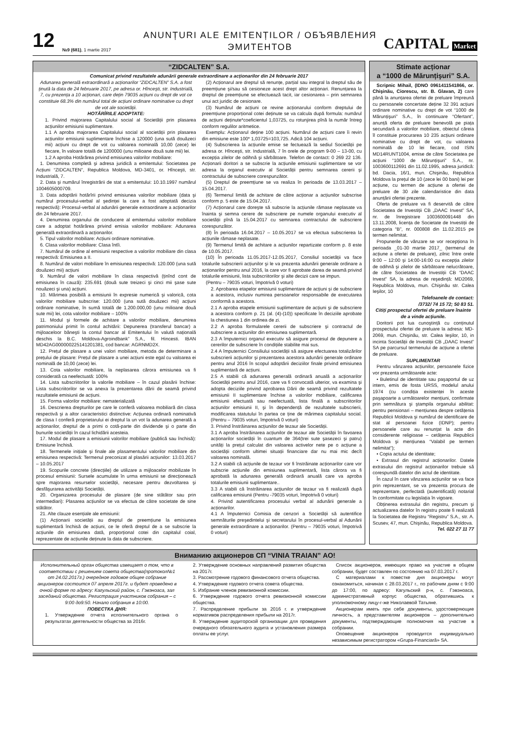12
№9 (681), 1 martie 2017
ANUNȚURI ALE EMITENȚILOR / ОБЪЯВЛЕНИЯ ЭМИТЕНТОВ
CAPITAL Market
“ZIDCALTEN” S.A.
Comunicat privind rezultatele adunării generale extraordinare a acționarilor din 24 februarie 2017
Adunarea generală extraordinară a acționarilor “ZIDCALTEN” S.A. a fost ținută la data de 24 februarie 2017, pe adresa or. Hînceşti, str. Industrială, 7, cu prezența a 10 acționari, care dețin 79035 acțiuni cu drept de vot ce constituie 68.3% din numărul total de acțiuni ordinare nominative cu drept de vot ale societății.
HOTĂRÎRILE ADOPTATE:
1. Privind majorarea Capitalului social al Societății prin plasarea acțiunilor emisiunii suplimentare.
1.1 A aproba majorarea Capitalului social al societății prin plasarea acțiunilor emisiunii suplimentare închise a 120000 (una sută douăzeci mii) acțiuni cu drept de vot cu valoarea nominală 10,00 (zece) lei fiecare, în valoare totală de 1200000 (unu milioane două sute mii) lei.
1.2 A aproba Hotărârea privind emisiunea valorilor mobiliare:
1. Denumirea completă şi adresa juridică a emitentului: Societatea pe Acțiuni “ZIDCALTEN”, Republica Moldova, MD-3401, or. Hînceşti, str. Industrială, 7.
2. Data şi numărul înregistrării de stat a emitentului: 10.10.1997 numărul 1004605000709.
3. Data adoptării hotărîrii privind emisiunea valorilor mobiliare (data şi numărul procesului-verbal al şedinței la care a fost adoptată decizia respectivă): Procesul-verbal al adunării generale extraordinare a acționarilor din 24 februarie 2017.
4. Denumirea organului de conducere al emitentului valorilor mobiliare care a adoptat hotărârea privind emisia valorilor mobiliare: Adunarea generală extraordinară a acționarilor.
5. Tipul valorilor mobiliare: Acțiuni ordinare nominative.
6. Clasa valorilor mobiliare: Clasa întîi.
7. Numărul de ordine al emisiunii respective a valorilor mobiliare din clasa respectivă: Emisiunea a II.
8. Numărul de valori mobiliare în emisiunea respectivă: 120.000 (una sută douăzeci mii) acțiuni
9. Numărul de valori mobiliare în clasa respectivă (ținînd cont de emisiunea în cauză): 235.691 (două sute treizeci şi cinci mii şase sute nouăzeci şi una) acțiuni.
10. Mărimea posibilă a emisiunii în expresie numerică şi valorică, cota valorilor mobiliare subscrise: 120.000 (una sută douăzeci mii) acțiuni ordinare nominative, în sumă totală de 1.200.000,00 (unu milioane două sute mii) lei, cota valorilor mobiliare – 100%
11. Modul şi formele de achitare a valorilor mobiliare, denumirea patrimoniului primit în contul achitării: Depunerea (transferul bancar) a mijloaceloor băneşti la contul bancar al Emitentului în valută națională deschis la B.C. Moldova-Agroindbank” S.A., fil. Hincesti. IBAN MD42AG000000225141201381, cod bancar: AGRNMD2X.
12. Prețul de plasare a unei valori mobiliare, metoda de determinare a prețului de plasare: Prețul de plasare a unei acțiuni este egal cu valoarea ei nominală de 10,00 (zece) lei.
13. Cota valorilor mobiliare, la neplasarea cărora emisiunea va fi considerată ca neefectuată: 100%
14. Lista subscriitorilor la valorile mobiliare – în cazul plasării închise: Lista subscriitorilor se va anexa la prezentarea dării de seamă privind rezultatele emisiunii de acțiuni.
15. Forma valorilor mobiliare: nematerializată
16. Descrierea drepturilor pe care le conferă valoarea mobiliară din clasa respectivă şi a altor caracteristici distinctive: Acțiunea ordinară nominativă de clasa I conferă proprietarului ei dreptul la un vot la adunarea generală a acționarilor, dreptul de a primi o cotă-parte din dividende şi o parte din bunurile societății în cazul lichidării acesteia.
17. Modul de plasare a emisiunii valorilor mobiliare (publică sau închisă): Emisiune închisă.
18. Termenele inițiale şi finale ale plasamentului valorilor mobiliare din emisiunea respectivă: Termenul preconizat al plasării acțiunilor: 13.03.2017 – 10.05.2017
19. Scopurile concrete (direcțiile) de utilizare a mijloacelor mobilizate în procesul emisiunii: Sursele acumulate în urma emisiunii se direcționează spre majorarea resurselor societății, necesare pentru dezvoltarea şi desfăşurarea activității Societății.
20. Organizarea procesului de plasare (de sine stătător sau prin intermediari): Plasarea acțiunilor se va efectua de către societate de sine stătător.
21. Alte clauze esențiale ale emisiunii:
(1) Acționarii societății au dreptul de preemțiune la emisiunea suplimentară închisă de acțiuni, ce le oferă dreptul de a se subscrie la acțiunile din emisiunea dată, proporțional cotei din capitalul coial, reprezentate de acțiunile deținute la data de subscriere.
(2) Acționarul are dreptul să renunțe, parțial sau integral la dreptul său de preemțiune şi/sau să cesioneze acest drept altor acționari. Renunțarea la dreptul de preemțiune se efectuează tacit, iar cesionarea – prin semnarea unui act juridic de cesionare.
(3) Numărul de acțiuni ce revine acționarului conform dreptului de preemțiune proporțional cotei deținute se va calcula după formula: numărul de acțiuni deținute*coeficientul 1,03725, cu rotunjirea pînă la număr întreg conform regulilor aritmetice.
Exemplu: Acționarul deține 100 acțiuni. Numărul de acțiuni care îi revin din emisiune este 100* 1,03725=103,725. Adică 104 acțiuni.
(4) Subscrierea la acțiunile emise se fectuează la sediul Societății pe adresa or. Hînceşti, str. Industrială, 7 în orele de program 9-00 – 13-00, cu excepția zilelor de odihnă şi sărbătoare. Telefon de contact: 0 269 22 136. Acționarii doritori a se subscrie la acțiunile emisiunii suplimentare se vor adresa la organul executiv al Societății pentru semnarea cererii şi contractului de subscriere corespunzător.
(5) Dreptul de preemțiune se va realiza în perioada de 13.03.2017 – 15.04.2017.
(6) Termenul limită de achitare de către acționar a acțiunilor subscrise conform p. 5 este de 15.04.2017.
(7) Acționarul care doreşte să subscrie la acțiunile rămase neplasate va înainta şi semna cerere de subscriere pe numele organului executiv al societății pînă la 15.04.2017 cu semnarea contractului de subscriere corespunzător.
(8) În perioada 16.04.2017 – 10.05.2017 se va efectua subscrierea la acțiunile rămase neplasate.
(9) Termenul limită de achitare a acțiunilor repartizate conform p. 8 este de 10.05.2017.
(10) În perioada 11.05.2017-12.05.2017, Consiliul societății va face totalurile subscrierii acțiunilor şi le va prezenta adunării generale ordinare a acționarilor pentru anul 2016, la care vor fi aprobate darea de seamă privind totalurile emisiunii, lista subscriitorilor şi alte decizii care se impun.
(Pentru – 79035 voturi, împotrivă 0 voturi)
2. Aprobarea etapelor emisiunii suplimentare de acțiuni şi de subscriere a acestora, inclusiv numirea persoanelor responsabile de executarea conformă a acestora.
2.1 A aproba etapele emisiunii suplimentare de acțiuni şi de subscriere a acestora conform p. 21 (al. (4)-(10)) specificate în deciziile aprobate la chestiunea 1 din ordinea de zi.
2.2 A aproba formularele cererii de subscriere şi contractul de subscriere a acțiunilor din emisiunea suplimentară.
2.3 A împuternici organul executiv să asigure procesul de depunere a cererilor de subscriere în condițiile stabilite mai sus.
2.4 A împuternici Consiliului societății să asigure efectuarea totalizărilor subscrierii acțiunilor şi prezentarea acestora adunării generale ordinare pentru anul 2016 în scopul adoptării deciziilor finale privind emisiunea suplimentară de acțiuni.
2.5 A stabili că adunarea generală ordinară anuală a acționarilor Societății pentru anul 2016, care va fi convocată ulterior, va examina şi adopta deciziile privind aprobarea Dării de seamă privind rezultatele emisiunii II suplimentare închise a valorilor mobiliare, calificarea emisiunii efectuată sau neefectuată, lista finală a subscriitorilor acțiunilor emisiunii II, şi în dependență de rezultatele subscrierii, modificarea statutului în partea ce ține de mărimea capitalului social. (Pentru – 79035 voturi, împotrivă 0 voturi)
3. Privind înstrăinarea acțiunilor de tezaur ale Societății.
3.1 A aproba înstrăinarea acțiunilor de tezaur ale Societății în favoarea acționarilor societății în cuantum de 364(trei sute şasezeci şi patru) unități la prețul calculat din valoarea activelor nete pe o acțiune a societății conform ultimei situații financiare dar nu mai mic decît valoarea nominală.
3.2 A stabili că acțiunile de tezaur vor fi înstrăinate acționarilor care vor subscrie acțiunile din emisiunea suplimentară, lista cărora va fi aprobată la adunarea generală ordinară anuală care va aproba totalurile emisiunii suplimentare..
3.3 A stabili că înstrăinarea acțiunilor de tezaur va fi realizată după calificarea emisiunii (Pentru -79035 voturi, împotrivă 0 voturi)
4. Privind autentificarea procesului verbal al adunării generale a acționarilor.
4.1 A împuternici Comisia de cenzori a Societății să autentifice semnăturile preşedintelui şi secretarului în procesul-verbal al Adunării generale extraordinare a acționarilor. (Pentru – 79035 voturi, împotrivă 0 voturi)
Stimate acționar
a “1000 de Mărunțişuri” S.A.
Scripnic Mihail, (IDNO 0961411541866, or. Chişinău, Ciorescu, str. B. Glavan, 2) care până la anunțarea ofertei de preluare împreună cu persoanele concertate deține 32 391 acțiuni ordinare nominative cu drept de vot “1000 de Mărunțişuri” S.A., în continuare “Ofertant”, anunță oferta de preluare benevolă pe piața secundară a valorilor mobiliare, obiectul căreia îl constituie procurarea 10 235 acțiuni ordinare nominative cu drept de vot, cu valoarea nominală de 10 lei fiecare, cod ISIN MD14RUNT1004, emise de către Societatea pe acțiuni “1000 de Mărunțişuri” S.A., nr. 1003600112691 din 11.02.1995, adresa juridică: bd. Dacia, 16/1, mun. Chişinău, Republica Moldova la prețul de 10 (zece lei 00 bani) lei per acțiune, cu termen de acțiune a ofertei de preluare de 30 zile calendaristice din data anunțării ofertei prezente.
Oferta de preluare va fi deservită de către Societatea de Investiții CB „DAAC Invest” SA, nr. de înregistrare 1003600091448 din 13.11.2008, licența de Societate de Investiții de categoria “B”, nr. 000808 din 11.02.2015 pe termen nelimitat.
Propunerile de vânzare se vor recepționa în perioada _01-30 martie 2017_ (termenul de acțiune a ofertei de preluare), zilnic între orele 9:00 – 12:00 şi 14:00-16:00 cu excepția zilelor de odihnă şi zilelor de sărbătoare nelucrătoare, de către Societatea de Investiții CB “DAAC Invest” SA, la adresa de reşedință: MD2069, Republica Moldova, mun. Chişinău str. Calea Ieşilor, 10
Telefoanele de contact:
/3732/ 74 15 72; 50 83 51.
Citiți prospectul ofertei de preluare înainte de a vinde acțiunile.
Doritorii pot lua cunoştință cu conținutul prospectului ofertei de preluare la adresa: MD-2069, mun. Chişinău, str. Calea Ieşilor, 10, in incinta Societății de Investiții CB „DAAC Invest” SA pe parcursul termenului de acțiune a ofertei de preluare.
SUPLIMENTAR
Pentru vânzarea acțiunilor, persoanele fizice vor prezenta următoarele acte:
• Buletinul de identitate sau paşaportul de uz intern, emis de fosta URSS, modelul anului 1974 (cu condiția existenței în aceste paşapoarte a următoarelor mențiuni, confirmate prin semnătura şi ştampila organului abilitat: pentru pensionari – mențiunea despre cetățenia Republicii Moldova şi numărul de identificare de stat al persoanei fizice (IDNP); pentru persoanele care au renunțat la acte din considerente religioase – cetățenia Republicii Moldova şi mențiunea “Valabil pe termen nelimitat”);
• Copia actului de identitate;
• Extrasul din registrul acționarilor. Datele extrasului din registrul acționarilor trebuie să corespundă datelor din actul de identitate.
În cazul în care vânzarea acțiunilor se va face prin reprezentant, se va prezenta procura de reprezentare, perfectată (autentificată) notarial în conformitate cu legislația în vigoare.
Obținerea extrasului din registru, precum şi actualizarea datelor în registru poate fi realizată la Societatea de Registru “Registru” S.A., str. A. Scusev, 47, mun. Chişinău, Republica Moldova.
Tel. 022 27 11 77
Вниманию акционеров СП “VINIA TRAIAN” АО!
Исполнительный орган общества извещает о том, что в соответствии с решением совета общества(протокол№1 от 24.02.2017г.) очередное годовое общее собрание акционеров состоится 07 апреля 2017г. и будет проведено в очной форме по адресу: Кагульский район, с. Гэвэноаса, зал заседаний общества. Регистрация участников собрания – с 9:00 до9:50. Начало собрания в 10:00.
ПОВЕСТКА ДНЯ:
1. Утверждение отчета исполнительного органа о результатах деятельности общества за 2016г.
2. Утверждение основных направлений развития общества на 2017г.
3. Рассмотрение годового финансового отчета общества.
4. Утверждение годового отчета совета общества.
5. Избрание членов ревизионной комиссии.
6. Утверждение годового отчета ревизионной комиссии общества.
7. Распределение прибыли за 2016 г. и утверждение нормативов распределения прибыли на 2017г.
8. Утверждение аудиторской организации для проведения очередного обязательного аудита и установления размера оплаты ее услуг.
Список акционеров, имеющих право на участие в общем собрании, будет составлен по состоянию на 07.03.2017 г.
С материалами к повестке дня акционеры могут ознакомиться, начиная с 28.03.2017 г., по рабочим дням с 9:00 до 17:00, по адресу: Кагульский р-н, с. Гэвэноаса, административный корпус общества, обратившись к уполномочному лицу-г-же Николаевой Татьяне.
Акционерам иметь при себе документы, удостоверяющие личность, а представителям акционеров – дополнительно документы, подтверждающие полномочия на участие в собрании.
Оповещение акционеров проводится индивидуально независимым регистратором «Grupa-Financiară» SA.